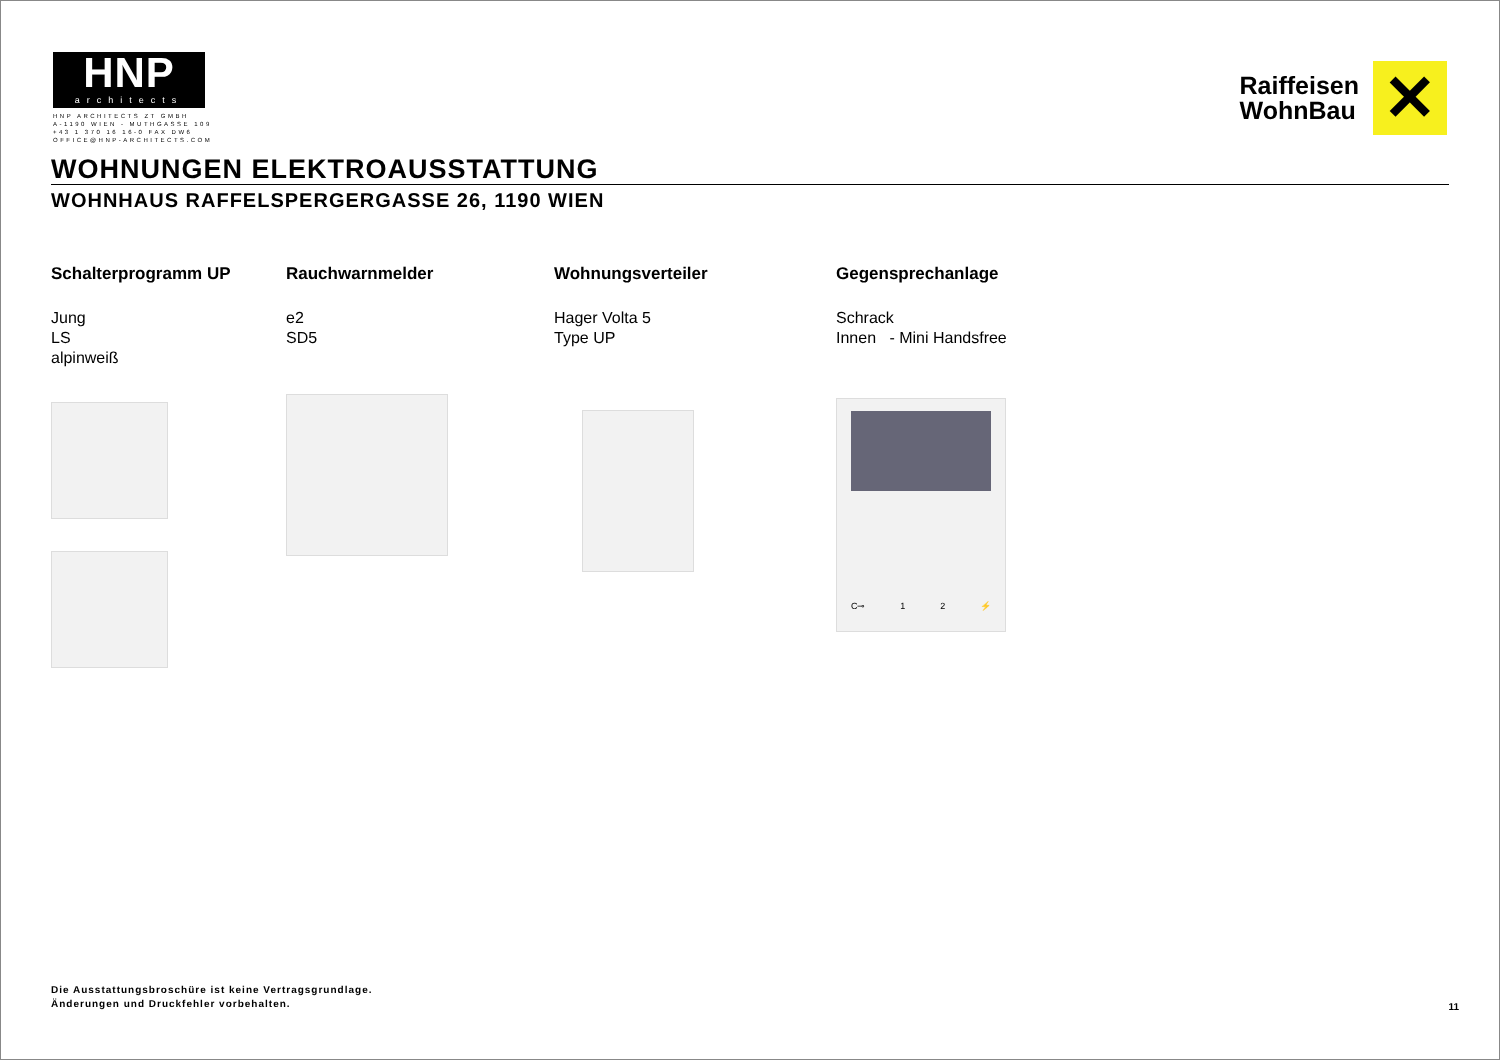HNP
architects
HNP ARCHITECTS ZT GMBH
A-1190 WIEN - MUTHGASSE 109
+43 1 370 16 16-0 FAX DW6
OFFICE@HNP-ARCHITECTS.COM
Raiffeisen
WohnBau
✕
WOHNUNGEN ELEKTROAUSSTATTUNG
WOHNHAUS RAFFELSPERGERGASSE 26, 1190 WIEN
Schalterprogramm UP
Jung
LS
alpinweiß
Rauchwarnmelder
e2
SD5
Wohnungsverteiler
Hager Volta 5
Type UP
Gegensprechanlage
Schrack
Innen - Mini Handsfree
C⊸ 1 2 ⚡
Die Ausstattungsbroschüre ist keine Vertragsgrundlage.
Änderungen und Druckfehler vorbehalten.
11